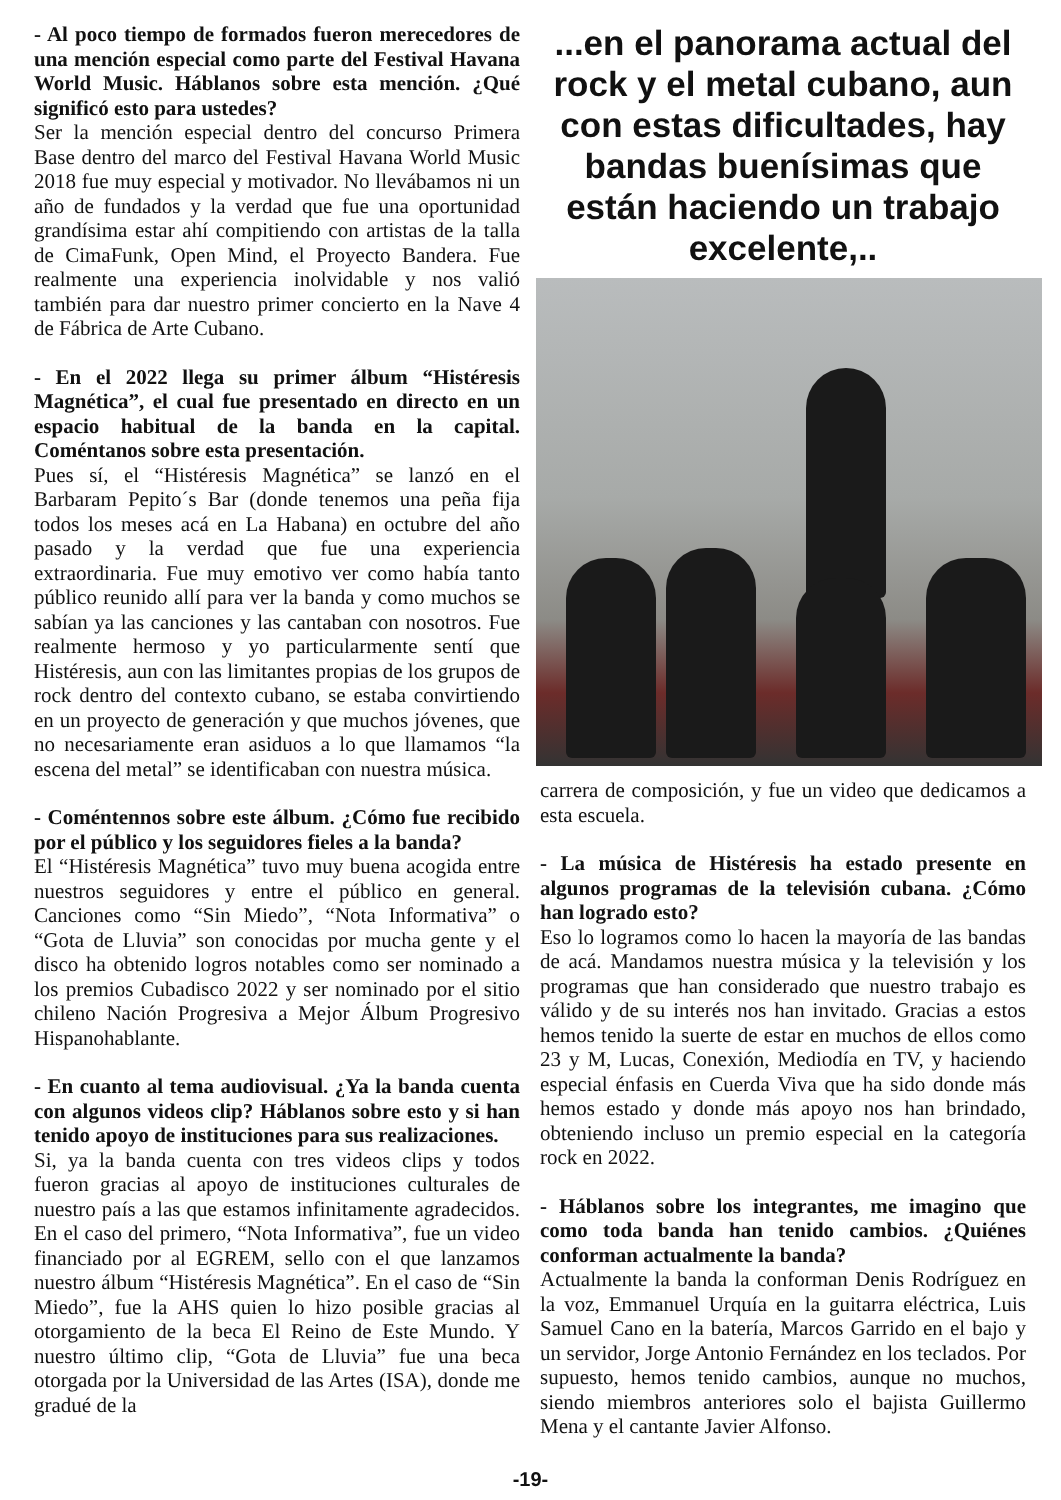- Al poco tiempo de formados fueron merecedores de una mención especial como parte del Festival Havana World Music. Háblanos sobre esta mención. ¿Qué significó esto para ustedes?
Ser la mención especial dentro del concurso Primera Base dentro del marco del Festival Havana World Music 2018 fue muy especial y motivador. No llevábamos ni un año de fundados y la verdad que fue una oportunidad grandísima estar ahí compitiendo con artistas de la talla de CimaFunk, Open Mind, el Proyecto Bandera. Fue realmente una experiencia inolvidable y nos valió también para dar nuestro primer concierto en la Nave 4 de Fábrica de Arte Cubano.
- En el 2022 llega su primer álbum “Histéresis Magnética”, el cual fue presentado en directo en un espacio habitual de la banda en la capital. Coméntanos sobre esta presentación.
Pues sí, el “Histéresis Magnética” se lanzó en el Barbaram Pepito´s Bar (donde tenemos una peña fija todos los meses acá en La Habana) en octubre del año pasado y la verdad que fue una experiencia extraordinaria. Fue muy emotivo ver como había tanto público reunido allí para ver la banda y como muchos se sabían ya las canciones y las cantaban con nosotros. Fue realmente hermoso y yo particularmente sentí que Histéresis, aun con las limitantes propias de los grupos de rock dentro del contexto cubano, se estaba convirtiendo en un proyecto de generación y que muchos jóvenes, que no necesariamente eran asiduos a lo que llamamos “la escena del metal” se identificaban con nuestra música.
- Coméntennos sobre este álbum. ¿Cómo fue recibido por el público y los seguidores fieles a la banda?
El “Histéresis Magnética” tuvo muy buena acogida entre nuestros seguidores y entre el público en general. Canciones como “Sin Miedo”, “Nota Informativa” o “Gota de Lluvia” son conocidas por mucha gente y el disco ha obtenido logros notables como ser nominado a los premios Cubadisco 2022 y ser nominado por el sitio chileno Nación Progresiva a Mejor Álbum Progresivo Hispanohablante.
- En cuanto al tema audiovisual. ¿Ya la banda cuenta con algunos videos clip? Háblanos sobre esto y si han tenido apoyo de instituciones para sus realizaciones.
Si, ya la banda cuenta con tres videos clips y todos fueron gracias al apoyo de instituciones culturales de nuestro país a las que estamos infinitamente agradecidos. En el caso del primero, “Nota Informativa”, fue un video financiado por al EGREM, sello con el que lanzamos nuestro álbum “Histéresis Magnética”. En el caso de “Sin Miedo”, fue la AHS quien lo hizo posible gracias al otorgamiento de la beca El Reino de Este Mundo. Y nuestro último clip, “Gota de Lluvia” fue una beca otorgada por la Universidad de las Artes (ISA), donde me gradué de la
...en el panorama actual del rock y el metal cubano, aun con estas dificultades, hay bandas buenísimas que están haciendo un trabajo excelente,..
carrera de composición, y fue un video que dedicamos a esta escuela.
- La música de Histéresis ha estado presente en algunos programas de la televisión cubana. ¿Cómo han logrado esto?
Eso lo logramos como lo hacen la mayoría de las bandas de acá. Mandamos nuestra música y la televisión y los programas que han considerado que nuestro trabajo es válido y de su interés nos han invitado. Gracias a estos hemos tenido la suerte de estar en muchos de ellos como 23 y M, Lucas, Conexión, Mediodía en TV, y haciendo especial énfasis en Cuerda Viva que ha sido donde más hemos estado y donde más apoyo nos han brindado, obteniendo incluso un premio especial en la categoría rock en 2022.
- Háblanos sobre los integrantes, me imagino que como toda banda han tenido cambios. ¿Quiénes conforman actualmente la banda?
Actualmente la banda la conforman Denis Rodríguez en la voz, Emmanuel Urquía en la guitarra eléctrica, Luis Samuel Cano en la batería, Marcos Garrido en el bajo y un servidor, Jorge Antonio Fernández en los teclados. Por supuesto, hemos tenido cambios, aunque no muchos, siendo miembros anteriores solo el bajista Guillermo Mena y el cantante Javier Alfonso.
-19-